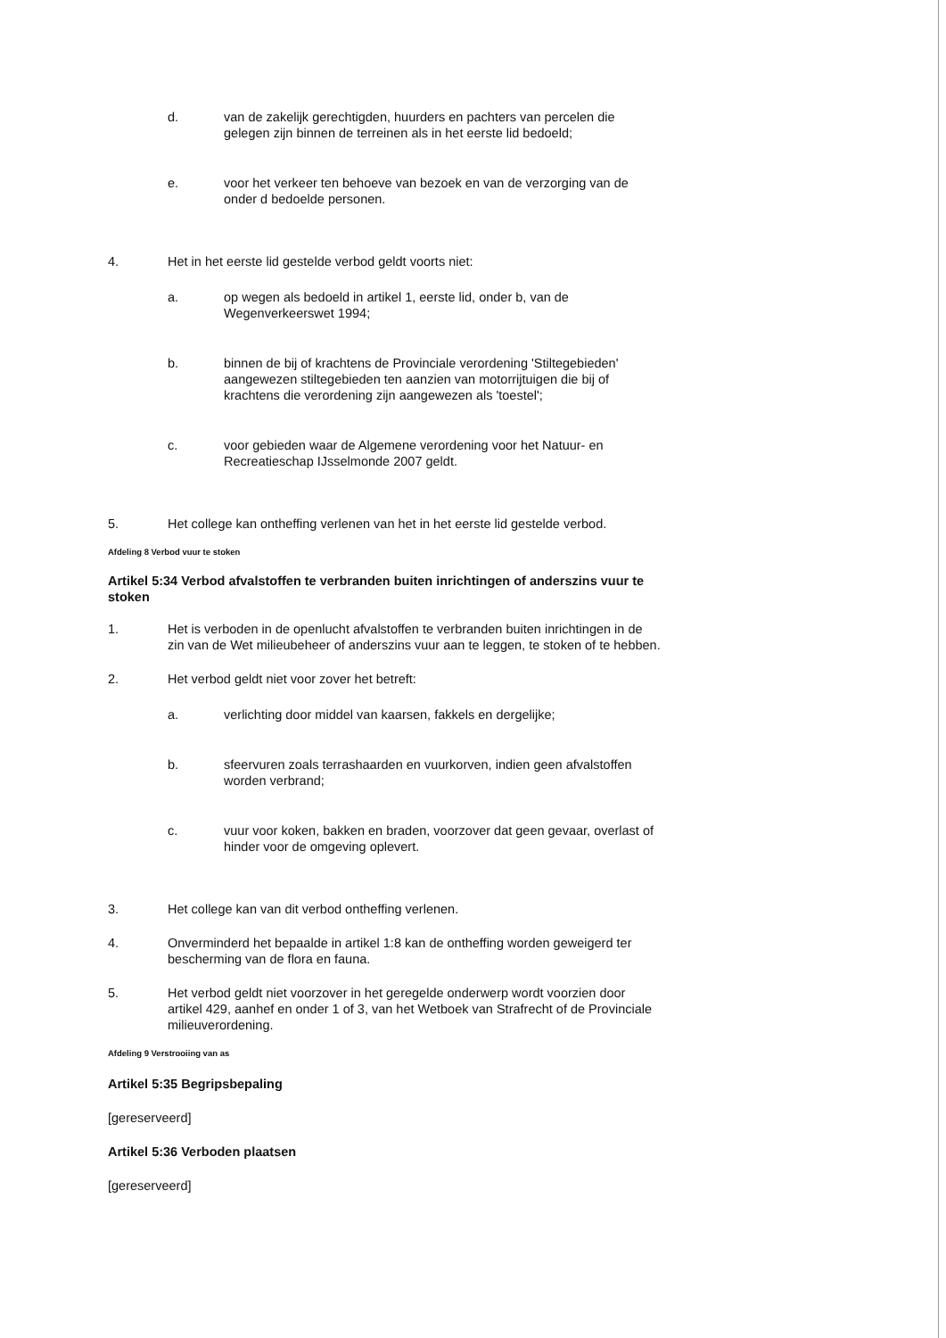d. van de zakelijk gerechtigden, huurders en pachters van percelen die gelegen zijn binnen de terreinen als in het eerste lid bedoeld;
e. voor het verkeer ten behoeve van bezoek en van de verzorging van de onder d bedoelde personen.
4. Het in het eerste lid gestelde verbod geldt voorts niet:
a. op wegen als bedoeld in artikel 1, eerste lid, onder b, van de Wegenverkeerswet 1994;
b. binnen de bij of krachtens de Provinciale verordening 'Stiltegebieden' aangewezen stiltegebieden ten aanzien van motorrijtuigen die bij of krachtens die verordening zijn aangewezen als 'toestel';
c. voor gebieden waar de Algemene verordening voor het Natuur- en Recreatieschap IJsselmonde 2007 geldt.
5. Het college kan ontheffing verlenen van het in het eerste lid gestelde verbod.
Afdeling 8 Verbod vuur te stoken
Artikel 5:34 Verbod afvalstoffen te verbranden buiten inrichtingen of anderszins vuur te stoken
1. Het is verboden in de openlucht afvalstoffen te verbranden buiten inrichtingen in de zin van de Wet milieubeheer of anderszins vuur aan te leggen, te stoken of te hebben.
2. Het verbod geldt niet voor zover het betreft:
a. verlichting door middel van kaarsen, fakkels en dergelijke;
b. sfeervuren zoals terrashaarden en vuurkorven, indien geen afvalstoffen worden verbrand;
c. vuur voor koken, bakken en braden, voorzover dat geen gevaar, overlast of hinder voor de omgeving oplevert.
3. Het college kan van dit verbod ontheffing verlenen.
4. Onverminderd het bepaalde in artikel 1:8 kan de ontheffing worden geweigerd ter bescherming van de flora en fauna.
5. Het verbod geldt niet voorzover in het geregelde onderwerp wordt voorzien door artikel 429, aanhef en onder 1 of 3, van het Wetboek van Strafrecht of de Provinciale milieuverordening.
Afdeling 9 Verstrooiing van as
Artikel 5:35 Begripsbepaling
[gereserveerd]
Artikel 5:36 Verboden plaatsen
[gereserveerd]